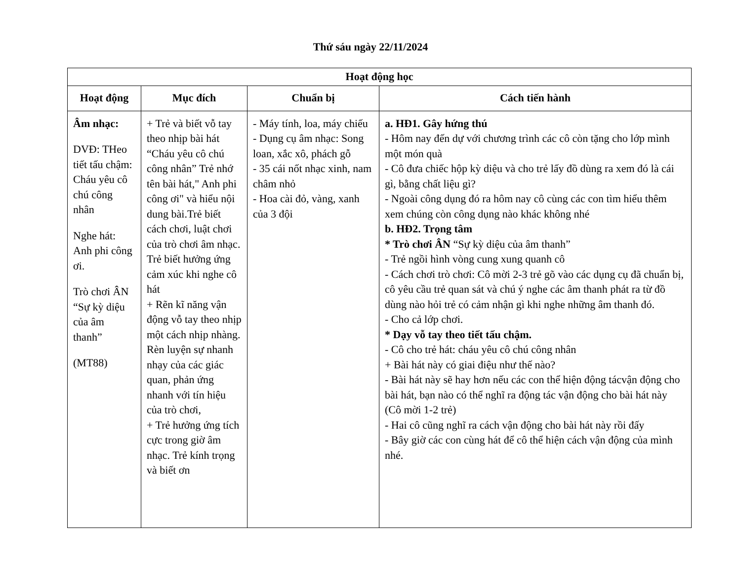Thứ sáu ngày 22/11/2024
| Hoạt động học | | | |
| --- | --- | --- | --- |
| Hoạt động | Mục đích | Chuẩn bị | Cách tiến hành |
| Âm nhạc: DVĐ: THeo tiết tấu chậm: Cháu yêu cô chú công nhân Nghe hát: Anh phi công ơi. Trò chơi ÂN “Sự kỳ diệu của âm thanh” (MT88) | + Trẻ và biết vỗ tay theo nhịp bài hát “Cháu yêu cô chú công nhân” Trẻ nhớ tên bài hát," Anh phi công ơi" và hiểu nội dung bài.Trẻ biết cách chơi, luật chơi của trò chơi âm nhạc. Trẻ biết hưởng ứng cảm xúc khi nghe cô hát + Rẽn kĩ năng vận động vỗ tay theo nhịp một cách nhịp nhàng. Rèn luyện sự nhanh nhạy của các giác quan, phản ứng nhanh với tín hiệu của trò chơi, + Trẻ hưởng ứng tích cực trong giờ âm nhạc. Trẻ kính trọng và biết ơn | - Máy tính, loa, máy chiếu - Dụng cụ âm nhạc: Song loan, xắc xô, phách gỗ - 35 cái nốt nhạc xinh, nam châm nhỏ - Hoa cài đỏ, vàng, xanh của 3 đội | a. HĐ1. Gây hứng thú - Hôm nay đến dự với chương trình các cô còn tặng cho lớp mình một món quà - Cô đưa chiếc hộp kỳ diệu và cho trẻ lấy đồ dùng ra xem đó là cái gì, bằng chất liệu gì? - Ngoài công dụng đó ra hôm nay cô cùng các con tìm hiểu thêm xem chúng còn công dụng nào khác không nhé b. HĐ2. Trọng tâm * Trò chơi ÂN “Sự kỳ diệu của âm thanh” - Trẻ ngồi hình vòng cung xung quanh cô - Cách chơi trò chơi: Cô mời 2-3 trẻ gõ vào các dụng cụ đã chuẩn bị, cô yêu cầu trẻ quan sát và chú ý nghe các âm thanh phát ra từ đồ dùng nào hỏi trẻ có cảm nhận gì khi nghe những âm thanh đó. - Cho cả lớp chơi. * Dạy vỗ tay theo tiết tấu chậm. - Cô cho trẻ hát: cháu yêu cô chú công nhân + Bài hát này có giai điệu như thế nào? - Bài hát này sẽ hay hơn nếu các con thể hiện động tácvận động cho bài hát, bạn nào có thể nghĩ ra động tác vận động cho bài hát này (Cô mời 1-2 trẻ) - Hai cô cũng nghĩ ra cách vận động cho bài hát này rồi đấy - Bây giờ các con cùng hát để cô thể hiện cách vận động của mình nhé. |